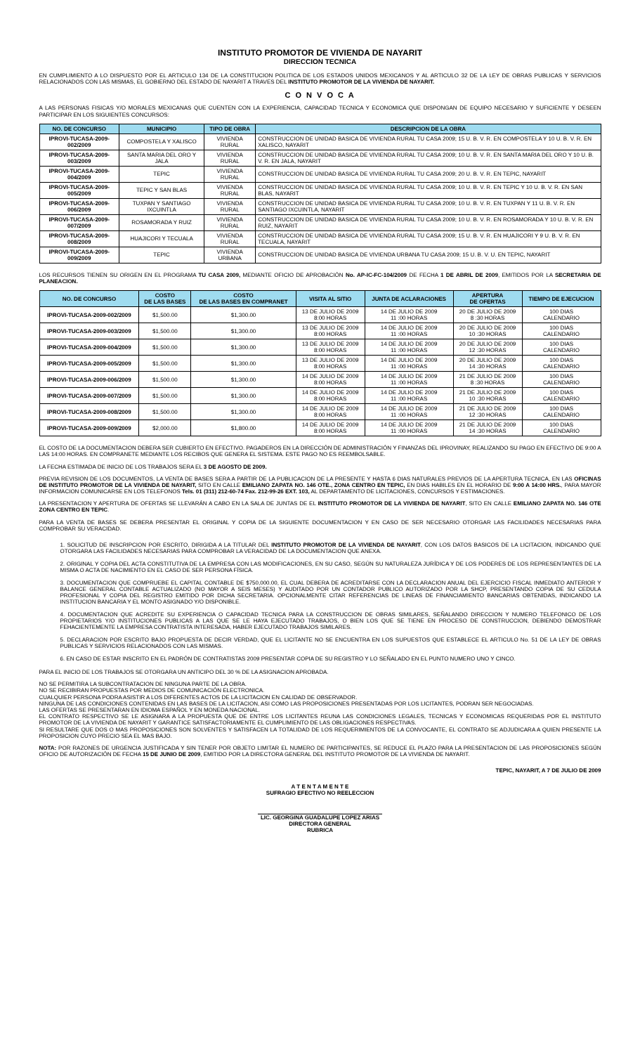INSTITUTO PROMOTOR DE VIVIENDA DE NAYARIT
DIRECCION TECNICA
EN CUMPLIMIENTO A LO DISPUESTO POR EL ARTICULO 134 DE LA CONSTITUCION POLITICA DE LOS ESTADOS UNIDOS MEXICANOS Y AL ARTICULO 32 DE LA LEY DE OBRAS PUBLICAS Y SERVICIOS RELACIONADOS CON LAS MISMAS, EL GOBIERNO DEL ESTADO DE NAYARIT A TRAVES DEL INSTITUTO PROMOTOR DE LA VIVIENDA DE NAYARIT.
C O N V O C A
A LAS PERSONAS FISICAS Y/O MORALES MEXICANAS QUE CUENTEN CON LA EXPERIENCIA, CAPACIDAD TECNICA Y ECONOMICA QUE DISPONGAN DE EQUIPO NECESARIO Y SUFICIENTE Y DESEEN PARTICIPAR EN LOS SIGUIENTES CONCURSOS:
| NO. DE CONCURSO | MUNICIPIO | TIPO DE OBRA | DESCRIPCION DE LA OBRA |
| --- | --- | --- | --- |
| IPROVI-TUCASA-2009-002/2009 | COMPOSTELA Y XALISCO | VIVIENDA RURAL | CONSTRUCCION DE UNIDAD BASICA DE VIVIENDA RURAL TU CASA 2009; 15 U. B. V. R. EN COMPOSTELA Y 10 U. B. V. R. EN XALISCO, NAYARIT |
| IPROVI-TUCASA-2009-003/2009 | SANTA MARIA DEL ORO Y JALA | VIVIENDA RURAL | CONSTRUCCION DE UNIDAD BASICA DE VIVIENDA RURAL TU CASA 2009; 10 U. B. V. R. EN SANTA MARIA DEL ORO Y 10 U. B. V. R. EN JALA, NAYARIT |
| IPROVI-TUCASA-2009-004/2009 | TEPIC | VIVIENDA RURAL | CONSTRUCCION DE UNIDAD BASICA DE VIVIENDA RURAL TU CASA 2009; 20 U. B. V. R. EN TEPIC, NAYARIT |
| IPROVI-TUCASA-2009-005/2009 | TEPIC Y SAN BLAS | VIVIENDA RURAL | CONSTRUCCION DE UNIDAD BASICA DE VIVIENDA RURAL TU CASA 2009; 10 U. B. V. R. EN TEPIC Y 10 U. B. V. R. EN SAN BLAS, NAYARIT |
| IPROVI-TUCASA-2009-006/2009 | TUXPAN Y SANTIAGO IXCUINTLA | VIVIENDA RURAL | CONSTRUCCION DE UNIDAD BASICA DE VIVIENDA RURAL TU CASA 2009; 10 U. B. V. R. EN TUXPAN Y 11 U. B. V. R. EN SANTIAGO IXCUINTLA, NAYARIT |
| IPROVI-TUCASA-2009-007/2009 | ROSAMORADA Y RUIZ | VIVIENDA RURAL | CONSTRUCCION DE UNIDAD BASICA DE VIVIENDA RURAL TU CASA 2009; 10 U. B. V. R. EN ROSAMORADA Y 10 U. B. V. R. EN RUIZ, NAYARIT |
| IPROVI-TUCASA-2009-008/2009 | HUAJICORI Y TECUALA | VIVIENDA RURAL | CONSTRUCCION DE UNIDAD BASICA DE VIVIENDA RURAL TU CASA 2009; 15 U. B. V. R. EN HUAJICORI Y 9 U. B. V. R. EN TECUALA, NAYARIT |
| IPROVI-TUCASA-2009-009/2009 | TEPIC | VIVIENDA URBANA | CONSTRUCCION DE UNIDAD BASICA DE VIVIENDA URBANA TU CASA 2009; 15 U. B. V. U. EN TEPIC, NAYARIT |
LOS RECURSOS TIENEN SU ORIGEN EN EL PROGRAMA TU CASA 2009, MEDIANTE OFICIO DE APROBACIÓN No. AP-IC-FC-104/2009 DE FECHA 1 DE ABRIL DE 2009, EMITIDOS POR LA SECRETARIA DE PLANEACION.
| NO. DE CONCURSO | COSTO DE LAS BASES | COSTO DE LAS BASES EN COMPRANET | VISITA AL SITIO | JUNTA DE ACLARACIONES | APERTURA DE OFERTAS | TIEMPO DE EJECUCION |
| --- | --- | --- | --- | --- | --- | --- |
| IPROVI-TUCASA-2009-002/2009 | $1,500.00 | $1,300.00 | 13 DE JULIO DE 2009 8:00 HORAS | 14 DE JULIO DE 2009 11 :00 HORAS | 20 DE JULIO DE 2009 8 :30 HORAS | 100 DIAS CALENDARIO |
| IPROVI-TUCASA-2009-003/2009 | $1,500.00 | $1,300.00 | 13 DE JULIO DE 2009 8:00 HORAS | 14 DE JULIO DE 2009 11 :00 HORAS | 20 DE JULIO DE 2009 10 :30 HORAS | 100 DIAS CALENDARIO |
| IPROVI-TUCASA-2009-004/2009 | $1,500.00 | $1,300.00 | 13 DE JULIO DE 2009 8:00 HORAS | 14 DE JULIO DE 2009 11 :00 HORAS | 20 DE JULIO DE 2009 12 :30 HORAS | 100 DIAS CALENDARIO |
| IPROVI-TUCASA-2009-005/2009 | $1,500.00 | $1,300.00 | 13 DE JULIO DE 2009 8:00 HORAS | 14 DE JULIO DE 2009 11 :00 HORAS | 20 DE JULIO DE 2009 14 :30 HORAS | 100 DIAS CALENDARIO |
| IPROVI-TUCASA-2009-006/2009 | $1,500.00 | $1,300.00 | 14 DE JULIO DE 2009 8:00 HORAS | 14 DE JULIO DE 2009 11 :00 HORAS | 21 DE JULIO DE 2009 8 :30 HORAS | 100 DIAS CALENDARIO |
| IPROVI-TUCASA-2009-007/2009 | $1,500.00 | $1,300.00 | 14 DE JULIO DE 2009 8:00 HORAS | 14 DE JULIO DE 2009 11 :00 HORAS | 21 DE JULIO DE 2009 10 :30 HORAS | 100 DIAS CALENDARIO |
| IPROVI-TUCASA-2009-008/2009 | $1,500.00 | $1,300.00 | 14 DE JULIO DE 2009 8:00 HORAS | 14 DE JULIO DE 2009 11 :00 HORAS | 21 DE JULIO DE 2009 12 :30 HORAS | 100 DIAS CALENDARIO |
| IPROVI-TUCASA-2009-009/2009 | $2,000.00 | $1,800.00 | 14 DE JULIO DE 2009 8:00 HORAS | 14 DE JULIO DE 2009 11 :00 HORAS | 21 DE JULIO DE 2009 14 :30 HORAS | 100 DIAS CALENDARIO |
EL COSTO DE LA DOCUMENTACION DEBERA SER CUBIERTO EN EFECTIVO. PAGADEROS EN LA DIRECCIÓN DE ADMINISTRACIÓN Y FINANZAS DEL IPROVINAY, REALIZANDO SU PAGO EN EFECTIVO DE 9:00 A LAS 14:00 HORAS. EN COMPRANETE MEDIANTE LOS RECIBOS QUE GENERA EL SISTEMA. ESTE PAGO NO ES REEMBOLSABLE.
LA FECHA ESTIMADA DE INICIO DE LOS TRABAJOS SERA EL 3 DE AGOSTO DE 2009.
PREVIA REVISION DE LOS DOCUMENTOS, LA VENTA DE BASES SERA A PARTIR DE LA PUBLICACION DE LA PRESENTE Y HASTA 6 DIAS NATURALES PREVIOS DE LA APERTURA TECNICA, EN LAS OFICINAS DE INSTITUTO PROMOTOR DE LA VIVIENDA DE NAYARIT, SITO EN CALLE EMILIANO ZAPATA NO. 146 OTE., ZONA CENTRO EN TEPIC, EN DIAS HABILES EN EL HORARIO DE 9:00 A 14:00 HRS., PARA MAYOR INFORMACION COMUNICARSE EN LOS TELEFONOS Tels. 01 (311) 212-60-74 Fax. 212-99-26 EXT. 103, AL DEPARTAMENTO DE LICITACIONES, CONCURSOS Y ESTIMACIONES.
LA PRESENTACION Y APERTURA DE OFERTAS SE LLEVARÁN A CABO EN LA SALA DE JUNTAS DE EL INSTITUTO PROMOTOR DE LA VIVIENDA DE NAYARIT, SITO EN CALLE EMILIANO ZAPATA NO. 146 OTE ZONA CENTRO EN TEPIC.
PARA LA VENTA DE BASES SE DEBERA PRESENTAR EL ORIGINAL Y COPIA DE LA SIGUIENTE DOCUMENTACION Y EN CASO DE SER NECESARIO OTORGAR LAS FACILIDADES NECESARIAS PARA COMPROBAR SU VERACIDAD.
1. SOLICITUD DE INSCRIPCION POR ESCRITO, DIRIGIDA A LA TITULAR DEL INSTITUTO PROMOTOR DE LA VIVIENDA DE NAYARIT, CON LOS DATOS BASICOS DE LA LICITACION, INDICANDO QUE OTORGARA LAS FACILIDADES NECESARIAS PARA COMPROBAR LA VERACIDAD DE LA DOCUMENTACION QUE ANEXA.
2. ORIGINAL Y COPIA DEL ACTA CONSTITUTIVA DE LA EMPRESA CON LAS MODIFICACIONES, EN SU CASO, SEGÚN SU NATURALEZA JURÍDICA Y DE LOS PODERES DE LOS REPRESENTANTES DE LA MISMA O ACTA DE NACIMIENTO EN EL CASO DE SER PERSONA FÍSICA.
3. DOCUMENTACION QUE COMPRUEBE EL CAPITAL CONTABLE DE $750,000.00, EL CUAL DEBERA DE ACREDITARSE CON LA DECLARACION ANUAL DEL EJERCICIO FISCAL INMEDIATO ANTERIOR Y BALANCE GENERAL CONTABLE ACTUALIZADO (NO MAYOR A SEIS MESES) Y AUDITADO POR UN CONTADOR PUBLICO AUTORIZADO POR LA SHCP, PRESENTANDO COPIA DE SU CEDULA PROFESIONAL Y COPIA DEL REGISTRO EMITIDO POR DICHA SECRETARIA. OPCIONALMENTE CITAR REFERENCIAS DE LINEAS DE FINANCIAMIENTO BANCARIAS OBTENIDAS, INDICANDO LA INSTITUCION BANCARIA Y EL MONTO ASIGNADO Y/O DISPONIBLE.
4. DOCUMENTACION QUE ACREDITE SU EXPERIENCIA O CAPACIDAD TECNICA PARA LA CONSTRUCCION DE OBRAS SIMILARES, SEÑALANDO DIRECCION Y NUMERO TELEFONICO DE LOS PROPIETARIOS Y/O INSTITUCIONES PUBLICAS A LAS QUE SE LE HAYA EJECUTADO TRABAJOS, O BIEN LOS QUE SE TIENE EN PROCESO DE CONSTRUCCION, DEBIENDO DEMOSTRAR FEHACIENTEMENTE LA EMPRESA CONTRATISTA INTERESADA, HABER EJECUTADO TRABAJOS SIMILARES.
5. DECLARACION POR ESCRITO BAJO PROPUESTA DE DECIR VERDAD, QUE EL LICITANTE NO SE ENCUENTRA EN LOS SUPUESTOS QUE ESTABLECE EL ARTICULO No. 51 DE LA LEY DE OBRAS PUBLICAS Y SERVICIOS RELACIONADOS CON LAS MISMAS.
6. EN CASO DE ESTAR INSCRITO EN EL PADRÓN DE CONTRATISTAS 2009 PRESENTAR COPIA DE SU REGISTRO Y LO SEÑALADO EN EL PUNTO NUMERO UNO Y CINCO.
PARA EL INICIO DE LOS TRABAJOS SE OTORGARA UN ANTICIPO DEL 30 % DE LA ASIGNACION APROBADA.
NO SE PERMITIRA LA SUBCONTRATACION DE NINGUNA PARTE DE LA OBRA.
NO SE RECIBIRAN PROPUESTAS POR MEDIOS DE COMUNICACIÓN ELECTRONICA.
CUALQUIER PERSONA PODRA ASISTIR A LOS DIFERENTES ACTOS DE LA LICITACION EN CALIDAD DE OBSERVADOR.
NINGUNA DE LAS CONDICIONES CONTENIDAS EN LAS BASES DE LA LICITACION, ASI COMO LAS PROPOSICIONES PRESENTADAS POR LOS LICITANTES, PODRAN SER NEGOCIADAS.
LAS OFERTAS SE PRESENTARAN EN IDIOMA ESPAÑOL Y EN MONEDA NACIONAL.
EL CONTRATO RESPECTIVO SE LE ASIGNARA A LA PROPUESTA QUE DE ENTRE LOS LICITANTES REUNA LAS CONDICIONES LEGALES, TECNICAS Y ECONOMICAS REQUERIDAS POR EL INSTITUTO PROMOTOR DE LA VIVIENDA DE NAYARIT Y GARANTICE SATISFACTORIAMENTE EL CUMPLIMIENTO DE LAS OBLIGACIONES RESPECTIVAS.
SI RESULTARE QUE DOS O MAS PROPOSICIONES SON SOLVENTES Y SATISFACEN LA TOTALIDAD DE LOS REQUERIMIENTOS DE LA CONVOCANTE, EL CONTRATO SE ADJUDICARA A QUIEN PRESENTE LA PROPOSICION CUYO PRECIO SEA EL MAS BAJO.
NOTA: POR RAZONES DE URGENCIA JUSTIFICADA Y SIN TENER POR OBJETO LIMITAR EL NUMERO DE PARTICIPANTES, SE REDUCE EL PLAZO PARA LA PRESENTACION DE LAS PROPOSICIONES SEGÚN OFICIO DE AUTORIZACIÓN DE FECHA 15 DE JUNIO DE 2009, EMITIDO POR LA DIRECTORA GENERAL DEL INSTITUTO PROMOTOR DE LA VIVIENDA DE NAYARIT.
TEPIC, NAYARIT, A 7 DE JULIO DE 2009
A T E N T A M E N T E
SUFRAGIO EFECTIVO NO REELECCION
LIC. GEORGINA GUADALUPE LOPEZ ARIAS
DIRECTORA GENERAL
RUBRICA